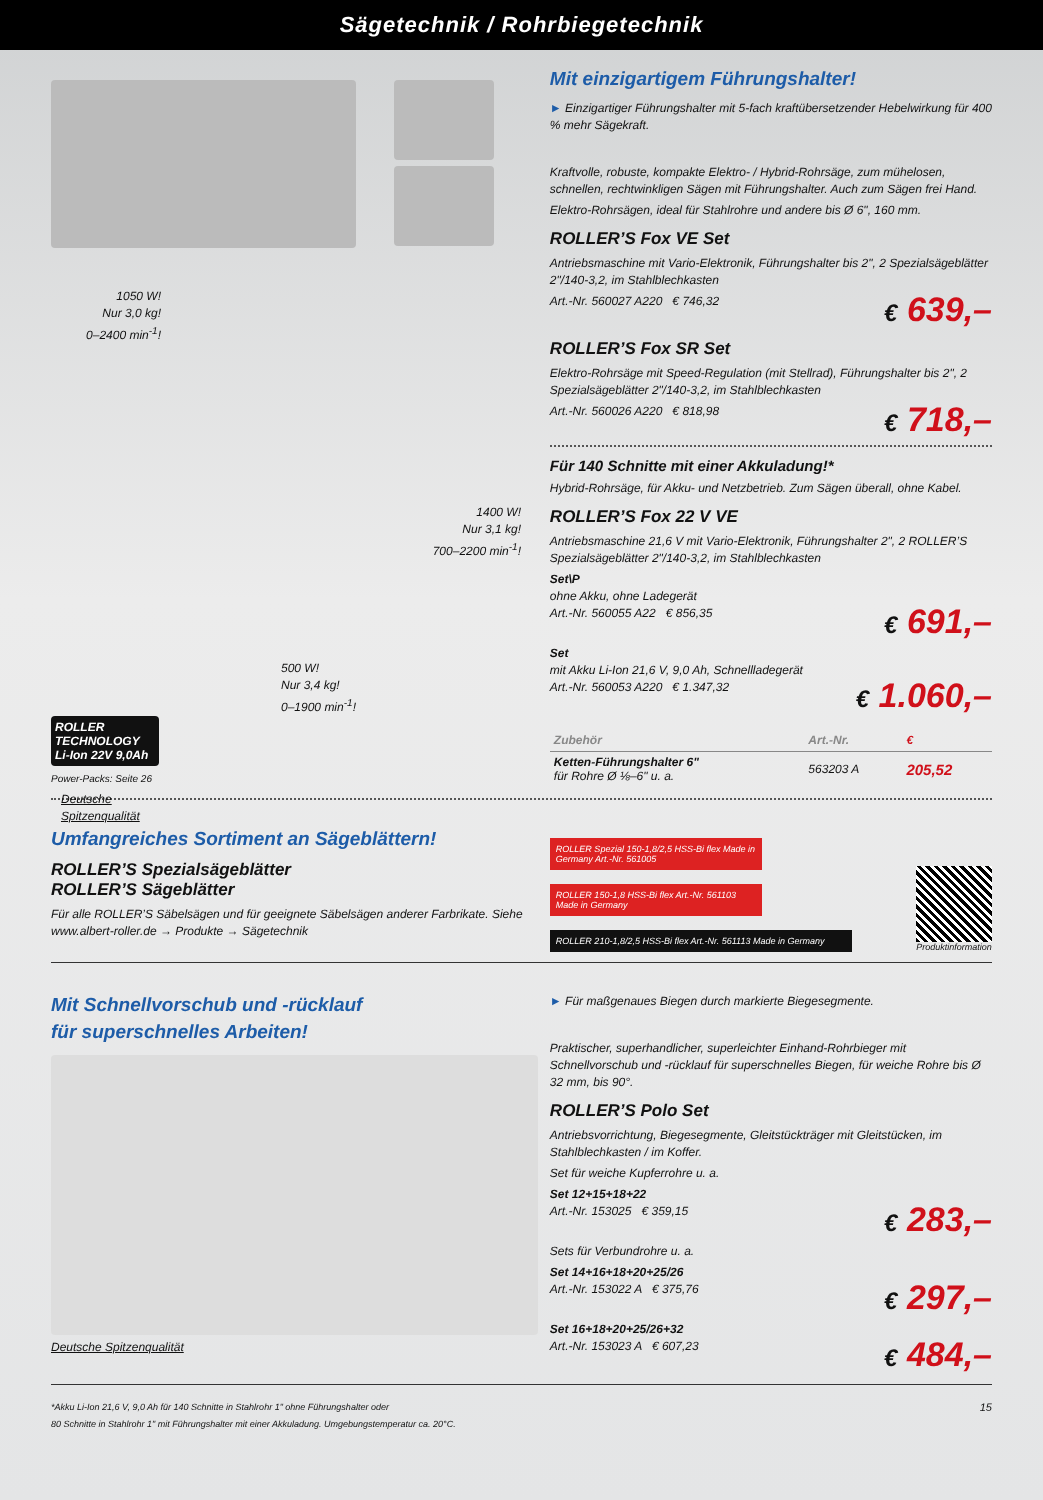Sägetechnik / Rohrbiegetechnik
1050 W!
Nur 3,0 kg!
0–2400 min<sup>-1</sup>!
1400 W!
Nur 3,1 kg!
700–2200 min<sup>-1</sup>!
500 W!
Nur 3,4 kg!
0–1900 min<sup>-1</sup>!
ROLLER TECHNOLOGY
Li-Ion 22V 9,0Ah
Power-Packs: Seite 26
Deutsche
Spitzenqualität
Mit einzigartigem Führungshalter!
► Einzigartiger Führungshalter mit 5-fach kraftübersetzender Hebelwirkung für 400 % mehr Sägekraft.
Kraftvolle, robuste, kompakte Elektro- / Hybrid-Rohrsäge, zum mühelosen, schnellen, rechtwinkligen Sägen mit Führungshalter. Auch zum Sägen frei Hand.
Elektro-Rohrsägen, ideal für Stahlrohre und andere bis Ø 6", 160 mm.
ROLLER’S Fox VE Set
Antriebsmaschine mit Vario-Elektronik, Führungshalter bis 2", 2 Spezialsägeblätter 2"/140-3,2, im Stahlblechkasten
Art.-Nr. 560027 A220 € 746,32
€ 639,–
ROLLER’S Fox SR Set
Elektro-Rohrsäge mit Speed-Regulation (mit Stellrad), Führungshalter bis 2", 2 Spezialsägeblätter 2"/140-3,2, im Stahlblechkasten
Art.-Nr. 560026 A220 € 818,98
€ 718,–
Für 140 Schnitte mit einer Akkuladung!*
Hybrid-Rohrsäge, für Akku- und Netzbetrieb. Zum Sägen überall, ohne Kabel.
ROLLER’S Fox 22 V VE
Antriebsmaschine 21,6 V mit Vario-Elektronik, Führungshalter 2", 2 ROLLER’S Spezialsägeblätter 2"/140-3,2, im Stahlblechkasten
Set\P
ohne Akku, ohne Ladegerät
Art.-Nr. 560055 A22 € 856,35
€ 691,–
Set
mit Akku Li-Ion 21,6 V, 9,0 Ah, Schnellladegerät
Art.-Nr. 560053 A220 € 1.347,32
€ 1.060,–
| Zubehör | Art.-Nr. | € |
| --- | --- | --- |
| Ketten-Führungshalter 6" für Rohre Ø ⅛–6" u. a. | 563203 A | 205,52 |
Umfangreiches Sortiment an Sägeblättern!
ROLLER’S Spezialsägeblätter
ROLLER’S Sägeblätter
Für alle ROLLER’S Säbelsägen und für geeignete Säbelsägen anderer Farbrikate. Siehe www.albert-roller.de → Produkte → Sägetechnik
ROLLER Spezial 150-1,8/2,5 HSS-Bi flex Made in Germany Art.-Nr. 561005
ROLLER 150-1,8 HSS-Bi flex Art.-Nr. 561103 Made in Germany
ROLLER 210-1,8/2,5 HSS-Bi flex Art.-Nr. 561113 Made in Germany
Produktinformation
Mit Schnellvorschub und -rücklauf
für superschnelles Arbeiten!
Deutsche Spitzenqualität
► Für maßgenaues Biegen durch markierte Biegesegmente.
Praktischer, superhandlicher, superleichter Einhand-Rohrbieger mit Schnellvorschub und -rücklauf für superschnelles Biegen, für weiche Rohre bis Ø 32 mm, bis 90°.
ROLLER’S Polo Set
Antriebsvorrichtung, Biegesegmente, Gleitstückträger mit Gleitstücken, im Stahlblechkasten / im Koffer.
Set für weiche Kupferrohre u. a.
Set 12+15+18+22
Art.-Nr. 153025 € 359,15
€ 283,–
Sets für Verbundrohre u. a.
Set 14+16+18+20+25/26
Art.-Nr. 153022 A € 375,76
€ 297,–
Set 16+18+20+25/26+32
Art.-Nr. 153023 A € 607,23
€ 484,–
*Akku Li-Ion 21,6 V, 9,0 Ah für 140 Schnitte in Stahlrohr 1" ohne Führungshalter oder
80 Schnitte in Stahlrohr 1" mit Führungshalter mit einer Akkuladung. Umgebungstemperatur ca. 20°C.
15